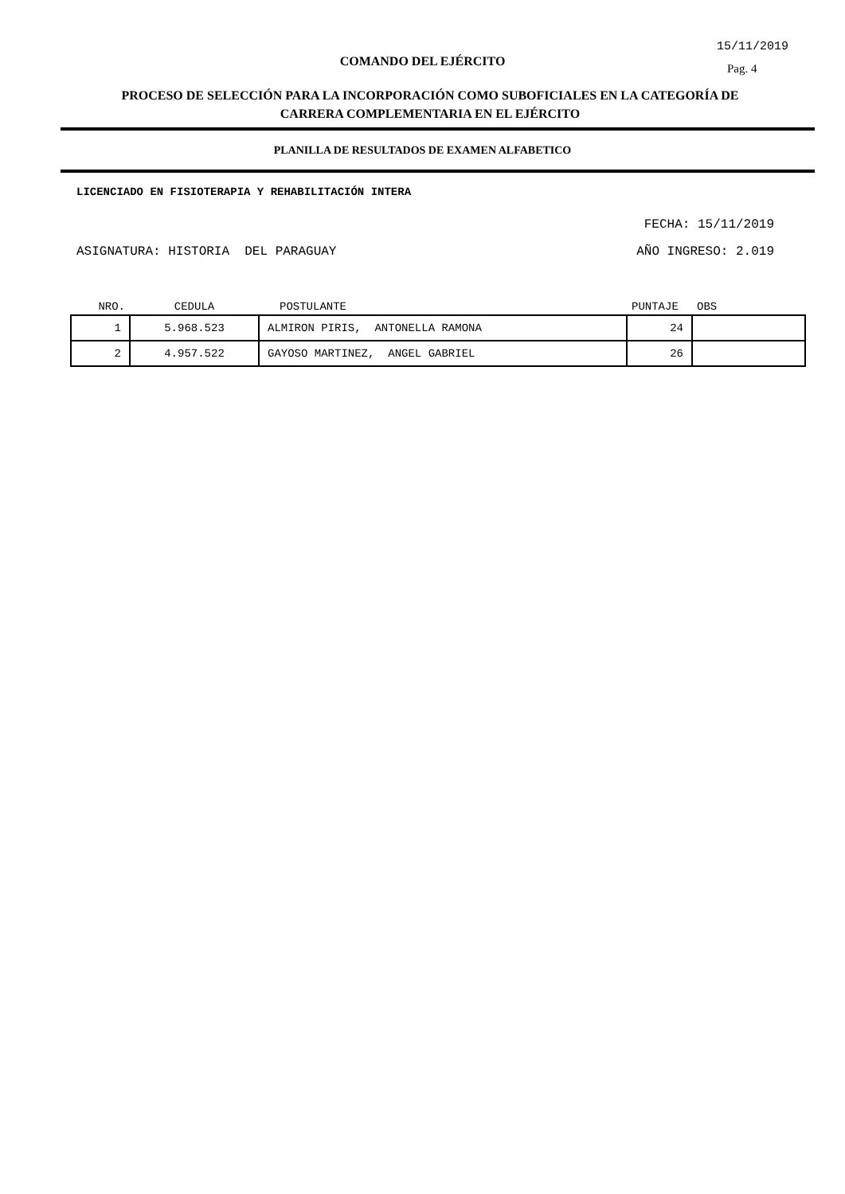15/11/2019
COMANDO DEL EJÉRCITO Pag. 4
PROCESO DE SELECCIÓN PARA LA INCORPORACIÓN COMO SUBOFICIALES EN LA CATEGORÍA DE CARRERA COMPLEMENTARIA EN EL EJÉRCITO
PLANILLA DE RESULTADOS DE EXAMEN ALFABETICO
LICENCIADO EN FISIOTERAPIA Y REHABILITACIÓN INTERA
FECHA: 15/11/2019
ASIGNATURA: HISTORIA DEL PARAGUAY AÑO INGRESO: 2.019
| NRO. | CEDULA | POSTULANTE | PUNTAJE | OBS |
| --- | --- | --- | --- | --- |
| 1 | 5.968.523 | ALMIRON PIRIS, ANTONELLA RAMONA | 24 | |
| 2 | 4.957.522 | GAYOSO MARTINEZ, ANGEL GABRIEL | 26 | |